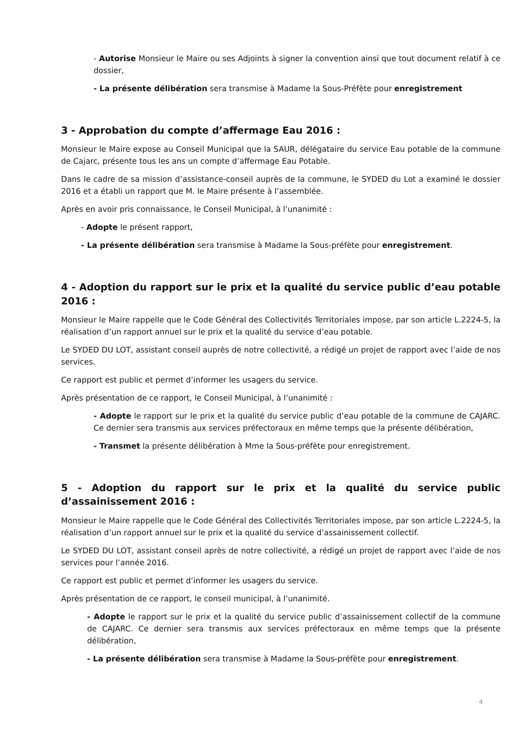- Autorise Monsieur le Maire ou ses Adjoints à signer la convention ainsi que tout document relatif à ce dossier,
- La présente délibération sera transmise à Madame la Sous-Préfète pour enregistrement
3 - Approbation du compte d’affermage Eau 2016 :
Monsieur le Maire expose au Conseil Municipal que la SAUR, délégataire du service Eau potable de la commune de Cajarc, présente tous les ans un compte d’affermage Eau Potable.
Dans le cadre de sa mission d’assistance-conseil auprès de la commune, le SYDED du Lot a examiné le dossier 2016 et a établi un rapport que M. le Maire présente à l’assemblée.
Après en avoir pris connaissance, le Conseil Municipal, à l’unanimité :
- Adopte le présent rapport,
- La présente délibération sera transmise à Madame la Sous-préfète pour enregistrement.
4 - Adoption du rapport sur le prix et la qualité du service public d’eau potable 2016 :
Monsieur le Maire rappelle que le Code Général des Collectivités Territoriales impose, par son article L.2224-5, la réalisation d’un rapport annuel sur le prix et la qualité du service d’eau potable.
Le SYDED DU LOT, assistant conseil auprès de notre collectivité, a rédigé un projet de rapport avec l’aide de nos services.
Ce rapport est public et permet d’informer les usagers du service.
Après présentation de ce rapport, le Conseil Municipal, à l’unanimité :
- Adopte le rapport sur le prix et la qualité du service public d’eau potable de la commune de CAJARC. Ce dernier sera transmis aux services préfectoraux en même temps que la présente délibération,
- Transmet la présente délibération à Mme la Sous-préfète pour enregistrement.
5 - Adoption du rapport sur le prix et la qualité du service public d’assainissement 2016 :
Monsieur le Maire rappelle que le Code Général des Collectivités Territoriales impose, par son article L.2224-5, la réalisation d’un rapport annuel sur le prix et la qualité du service d’assainissement collectif.
Le SYDED DU LOT, assistant conseil après de notre collectivité, a rédigé un projet de rapport avec l’aide de nos services pour l’année 2016.
Ce rapport est public et permet d’informer les usagers du service.
Après présentation de ce rapport, le conseil municipal, à l’unanimité.
- Adopte le rapport sur le prix et la qualité du service public d’assainissement collectif de la commune de CAJARC. Ce dernier sera transmis aux services préfectoraux en même temps que la présente délibération,
- La présente délibération sera transmise à Madame la Sous-préfète pour enregistrement.
4